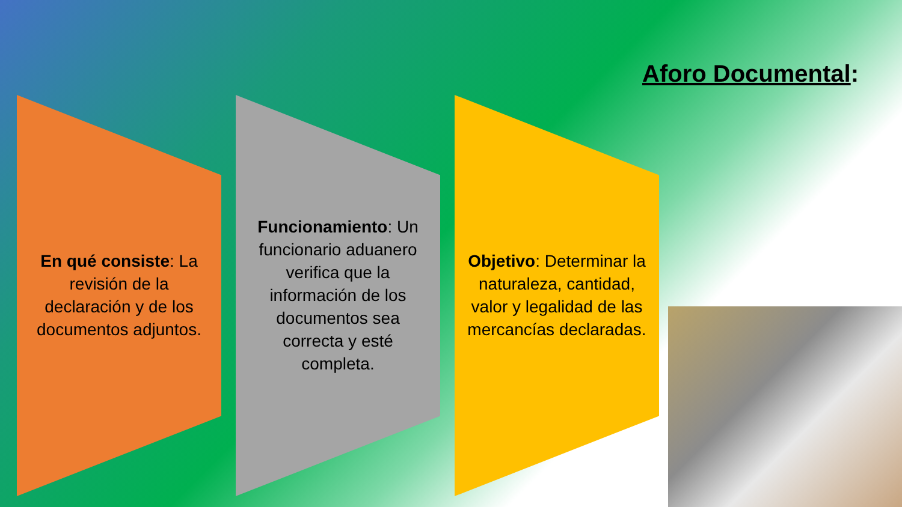Aforo Documental:
En qué consiste: La revisión de la declaración y de los documentos adjuntos.
Funcionamiento: Un funcionario aduanero verifica que la información de los documentos sea correcta y esté completa.
Objetivo: Determinar la naturaleza, cantidad, valor y legalidad de las mercancías declaradas.